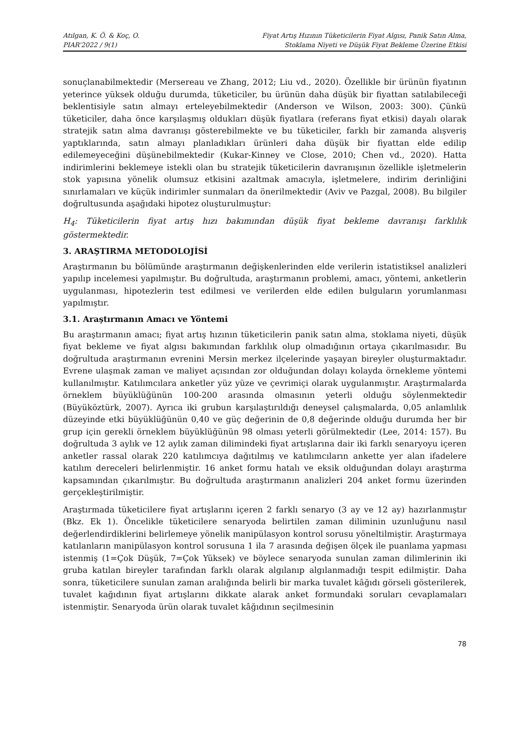Atılgan, K. Ö. & Koç, O.
PIAR’2022 / 9(1)
Fiyat Artış Hızının Tüketicilerin Fiyat Algısı, Panik Satın Alma,
Stoklama Niyeti ve Düşük Fiyat Bekleme Üzerine Etkisi
sonuçlanabilmektedir (Mersereau ve Zhang, 2012; Liu vd., 2020). Özellikle bir ürünün fiyatının yeterince yüksek olduğu durumda, tüketiciler, bu ürünün daha düşük bir fiyattan satılabileceği beklentisiyle satın almayı erteleyebilmektedir (Anderson ve Wilson, 2003: 300). Çünkü tüketiciler, daha önce karşılaşmış oldukları düşük fiyatlara (referans fiyat etkisi) dayalı olarak stratejik satın alma davranışı gösterebilmekte ve bu tüketiciler, farklı bir zamanda alışveriş yaptıklarında, satın almayı planladıkları ürünleri daha düşük bir fiyattan elde edilip edilemeyeceğini düşünebilmektedir (Kukar-Kinney ve Close, 2010; Chen vd., 2020). Hatta indirimlerini beklemeye istekli olan bu stratejik tüketicilerin davranışının özellikle işletmelerin stok yapısına yönelik olumsuz etkisini azaltmak amacıyla, işletmelere, indirim derinliğini sınırlamaları ve küçük indirimler sunmaları da önerilmektedir (Aviv ve Pazgal, 2008). Bu bilgiler doğrultusunda aşağıdaki hipotez oluşturulmuştur:
H<sub>4</sub>: Tüketicilerin fiyat artış hızı bakımından düşük fiyat bekleme davranışı farklılık göstermektedir.
3. ARAŞTIRMA METODOLOJİSİ
Araştırmanın bu bölümünde araştırmanın değişkenlerinden elde verilerin istatistiksel analizleri yapılıp incelemesi yapılmıştır. Bu doğrultuda, araştırmanın problemi, amacı, yöntemi, anketlerin uygulanması, hipotezlerin test edilmesi ve verilerden elde edilen bulguların yorumlanması yapılmıştır.
3.1. Araştırmanın Amacı ve Yöntemi
Bu araştırmanın amacı; fiyat artış hızının tüketicilerin panik satın alma, stoklama niyeti, düşük fiyat bekleme ve fiyat algısı bakımından farklılık olup olmadığının ortaya çıkarılmasıdır. Bu doğrultuda araştırmanın evrenini Mersin merkez ilçelerinde yaşayan bireyler oluşturmaktadır. Evrene ulaşmak zaman ve maliyet açısından zor olduğundan dolayı kolayda örnekleme yöntemi kullanılmıştır. Katılımcılara anketler yüz yüze ve çevrimiçi olarak uygulanmıştır. Araştırmalarda örneklem büyüklüğünün 100-200 arasında olmasının yeterli olduğu söylenmektedir (Büyüköztürk, 2007). Ayrıca iki grubun karşılaştırıldığı deneysel çalışmalarda, 0,05 anlamlılık düzeyinde etki büyüklüğünün 0,40 ve güç değerinin de 0,8 değerinde olduğu durumda her bir grup için gerekli örneklem büyüklüğünün 98 olması yeterli görülmektedir (Lee, 2014: 157). Bu doğrultuda 3 aylık ve 12 aylık zaman dilimindeki fiyat artışlarına dair iki farklı senaryoyu içeren anketler rassal olarak 220 katılımcıya dağıtılmış ve katılımcıların ankette yer alan ifadelere katılım dereceleri belirlenmiştir. 16 anket formu hatalı ve eksik olduğundan dolayı araştırma kapsamından çıkarılmıştır. Bu doğrultuda araştırmanın analizleri 204 anket formu üzerinden gerçekleştirilmiştir.
Araştırmada tüketicilere fiyat artışlarını içeren 2 farklı senaryo (3 ay ve 12 ay) hazırlanmıştır (Bkz. Ek 1). Öncelikle tüketicilere senaryoda belirtilen zaman diliminin uzunluğunu nasıl değerlendirdiklerini belirlemeye yönelik manipülasyon kontrol sorusu yöneltilmiştir. Araştırmaya katılanların manipülasyon kontrol sorusuna 1 ila 7 arasında değişen ölçek ile puanlama yapması istenmiş (1=Çok Düşük, 7=Çok Yüksek) ve böylece senaryoda sunulan zaman dilimlerinin iki gruba katılan bireyler tarafından farklı olarak algılanıp algılanmadığı tespit edilmiştir. Daha sonra, tüketicilere sunulan zaman aralığında belirli bir marka tuvalet kâğıdı görseli gösterilerek, tuvalet kağıdının fiyat artışlarını dikkate alarak anket formundaki soruları cevaplamaları istenmiştir. Senaryoda ürün olarak tuvalet kâğıdının seçilmesinin
78